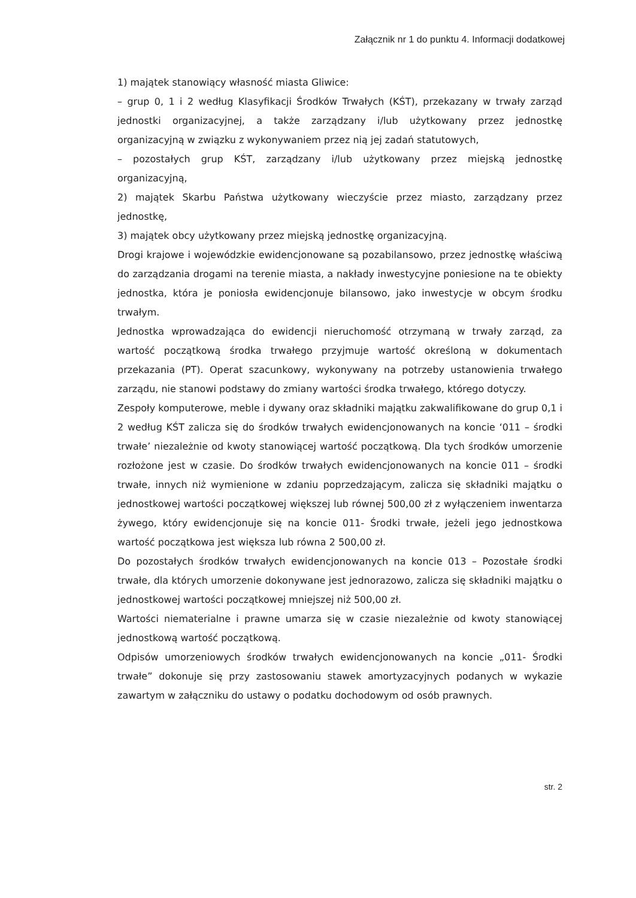Załącznik nr 1 do punktu 4. Informacji dodatkowej
1) majątek stanowiący własność miasta Gliwice:
– grup 0, 1 i 2 według Klasyfikacji Środków Trwałych (KŚT), przekazany w trwały zarząd jednostki organizacyjnej, a także zarządzany i/lub użytkowany przez jednostkę organizacyjną w związku z wykonywaniem przez nią jej zadań statutowych,
– pozostałych grup KŚT, zarządzany i/lub użytkowany przez miejską jednostkę organizacyjną,
2) majątek Skarbu Państwa użytkowany wieczyście przez miasto, zarządzany przez jednostkę,
3) majątek obcy użytkowany przez miejską jednostkę organizacyjną.
Drogi krajowe i wojewódzkie ewidencjonowane są pozabilansowo, przez jednostkę właściwą do zarządzania drogami na terenie miasta, a nakłady inwestycyjne poniesione na te obiekty jednostka, która je poniosła ewidencjonuje bilansowo, jako inwestycje w obcym środku trwałym.
Jednostka wprowadzająca do ewidencji nieruchomość otrzymaną w trwały zarząd, za wartość początkową środka trwałego przyjmuje wartość określoną w dokumentach przekazania (PT). Operat szacunkowy, wykonywany na potrzeby ustanowienia trwałego zarządu, nie stanowi podstawy do zmiany wartości środka trwałego, którego dotyczy.
Zespoły komputerowe, meble i dywany oraz składniki majątku zakwalifikowane do grup 0,1 i 2 według KŚT zalicza się do środków trwałych ewidencjonowanych na koncie ‘011 – środki trwałe’ niezależnie od kwoty stanowiącej wartość początkową. Dla tych środków umorzenie rozłożone jest w czasie. Do środków trwałych ewidencjonowanych na koncie 011 – środki trwałe, innych niż wymienione w zdaniu poprzedzającym, zalicza się składniki majątku o jednostkowej wartości początkowej większej lub równej 500,00 zł z wyłączeniem inwentarza żywego, który ewidencjonuje się na koncie 011- Środki trwałe, jeżeli jego jednostkowa wartość początkowa jest większa lub równa 2 500,00 zł.
Do pozostałych środków trwałych ewidencjonowanych na koncie 013 – Pozostałe środki trwałe, dla których umorzenie dokonywane jest jednorazowo, zalicza się składniki majątku o jednostkowej wartości początkowej mniejszej niż 500,00 zł.
Wartości niematerialne i prawne umarza się w czasie niezależnie od kwoty stanowiącej jednostkową wartość początkową.
Odpisów umorzeniowych środków trwałych ewidencjonowanych na koncie „011- Środki trwałe” dokonuje się przy zastosowaniu stawek amortyzacyjnych podanych w wykazie zawartym w załączniku do ustawy o podatku dochodowym od osób prawnych.
str. 2